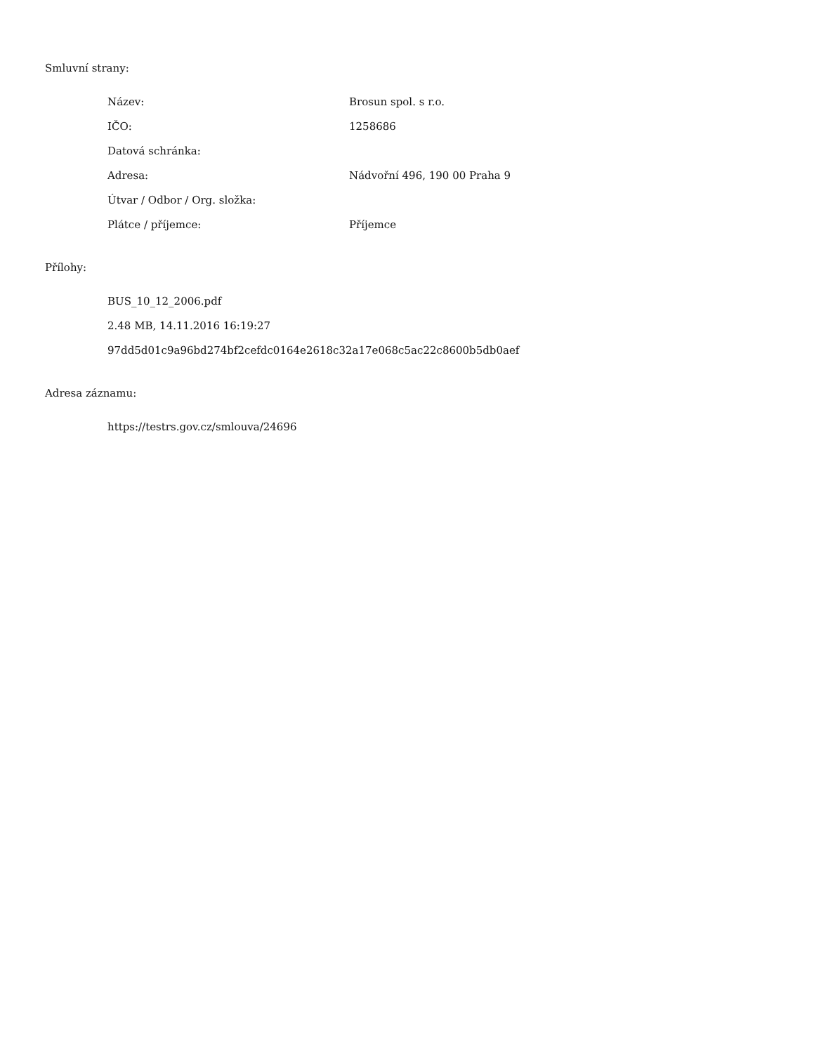Smluvní strany:
| Název: | Brosun spol. s r.o. |
| IČO: | 1258686 |
| Datová schránka: | |
| Adresa: | Nádvořní 496, 190 00 Praha 9 |
| Útvar / Odbor / Org. složka: | |
| Plátce / příjemce: | Příjemce |
Přílohy:
BUS_10_12_2006.pdf
2.48 MB, 14.11.2016 16:19:27
97dd5d01c9a96bd274bf2cefdc0164e2618c32a17e068c5ac22c8600b5db0aef
Adresa záznamu:
https://testrs.gov.cz/smlouva/24696